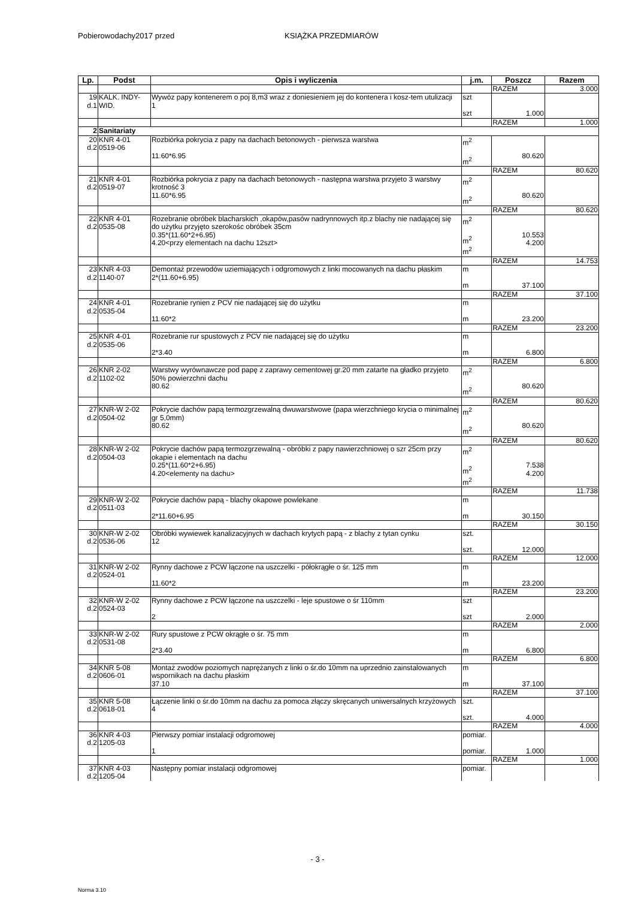Pobierowodachy2017 przed KSIĄŻKA PRZEDMIARÓW
| Lp. | Podst | Opis i wyliczenia | j.m. | Poszcz | Razem |
| --- | --- | --- | --- | --- | --- |
| | | | | RAZEM | 3.000 |
| 19 d.1 | KALK. INDY- WID. | Wywóz papy kontenerem o poj 8,m3 wraz z doniesieniem jej do kontenera i kosz-tem utulizacji 1 | szt szt | 1.000 | |
| | | | | RAZEM | 1.000 |
| 2 | Sanitariaty | | | | |
| 20 d.2 | KNR 4-01 0519-06 | Rozbiórka pokrycia z papy na dachach betonowych - pierwsza warstwa 11.60*6.95 | m<sup>2</sup> m<sup>2</sup> | 80.620 | |
| | | | | RAZEM | 80.620 |
| 21 d.2 | KNR 4-01 0519-07 | Rozbiórka pokrycia z papy na dachach betonowych - następna warstwa przyjeto 3 warstwy krotność 3 11.60*6.95 | m<sup>2</sup> m<sup>2</sup> | 80.620 | |
| | | | | RAZEM | 80.620 |
| 22 d.2 | KNR 4-01 0535-08 | Rozebranie obróbek blacharskich ,okapów,pasów nadrynnowych itp.z blachy nie nadającej się do użytku przyjęto szerokośc obróbek 35cm 0.35*(11.60*2+6.95) 4.20<przy elementach na dachu 12szt> | m<sup>2</sup> m<sup>2</sup> m<sup>2</sup> | 10.553 4.200 | |
| | | | | RAZEM | 14.753 |
| 23 d.2 | KNR 4-03 1140-07 | Demontaż przewodów uziemiających i odgromowych z linki mocowanych na dachu płaskim 2*(11.60+6.95) | m m | 37.100 | |
| | | | | RAZEM | 37.100 |
| 24 d.2 | KNR 4-01 0535-04 | Rozebranie rynien z PCV nie nadającej się do użytku 11.60*2 | m m | 23.200 | |
| | | | | RAZEM | 23.200 |
| 25 d.2 | KNR 4-01 0535-06 | Rozebranie rur spustowych z PCV nie nadającej się do użytku 2*3.40 | m m | 6.800 | |
| | | | | RAZEM | 6.800 |
| 26 d.2 | KNR 2-02 1102-02 | Warstwy wyrównawcze pod papę z zaprawy cementowej gr.20 mm zatarte na gładko przyjeto 50% powierzchni dachu 80.62 | m<sup>2</sup> m<sup>2</sup> | 80.620 | |
| | | | | RAZEM | 80.620 |
| 27 d.2 | KNR-W 2-02 0504-02 | Pokrycie dachów papą termozgrzewalną dwuwarstwowe (papa wierzchniego krycia o minimalnej gr 5,0mm) 80.62 | m<sup>2</sup> m<sup>2</sup> | 80.620 | |
| | | | | RAZEM | 80.620 |
| 28 d.2 | KNR-W 2-02 0504-03 | Pokrycie dachów papą termozgrzewalną - obróbki z papy nawierzchniowej o szr 25cm przy okapie i elementach na dachu 0.25*(11.60*2+6.95) 4.20<elementy na dachu> | m<sup>2</sup> m<sup>2</sup> m<sup>2</sup> | 7.538 4.200 | |
| | | | | RAZEM | 11.738 |
| 29 d.2 | KNR-W 2-02 0511-03 | Pokrycie dachów papą - blachy okapowe powlekane 2*11.60+6.95 | m m | 30.150 | |
| | | | | RAZEM | 30.150 |
| 30 d.2 | KNR-W 2-02 0536-06 | Obróbki wywiewek kanalizacyjnych w dachach krytych papą - z blachy z tytan cynku 12 | szt. szt. | 12.000 | |
| | | | | RAZEM | 12.000 |
| 31 d.2 | KNR-W 2-02 0524-01 | Rynny dachowe z PCW łączone na uszczelki - półokrągłe o śr. 125 mm 11.60*2 | m m | 23.200 | |
| | | | | RAZEM | 23.200 |
| 32 d.2 | KNR-W 2-02 0524-03 | Rynny dachowe z PCW łączone na uszczelki - leje spustowe o śr 110mm 2 | szt szt | 2.000 | |
| | | | | RAZEM | 2.000 |
| 33 d.2 | KNR-W 2-02 0531-08 | Rury spustowe z PCW okrągłe o śr. 75 mm 2*3.40 | m m | 6.800 | |
| | | | | RAZEM | 6.800 |
| 34 d.2 | KNR 5-08 0606-01 | Montaż zwodów poziomych naprężanych z linki o śr.do 10mm na uprzednio zainstalowanych wspornikach na dachu płaskim 37.10 | m m | 37.100 | |
| | | | | RAZEM | 37.100 |
| 35 d.2 | KNR 5-08 0618-01 | Łączenie linki o śr.do 10mm na dachu za pomoca złączy skręcanych uniwersalnych krzyżowych 4 | szt. szt. | 4.000 | |
| | | | | RAZEM | 4.000 |
| 36 d.2 | KNR 4-03 1205-03 | Pierwszy pomiar instalacji odgromowej 1 | pomiar. pomiar. | 1.000 | |
| | | | | RAZEM | 1.000 |
| 37 d.2 | KNR 4-03 1205-04 | Następny pomiar instalacji odgromowej | pomiar. | | |
- 3 -
Norma 3.10